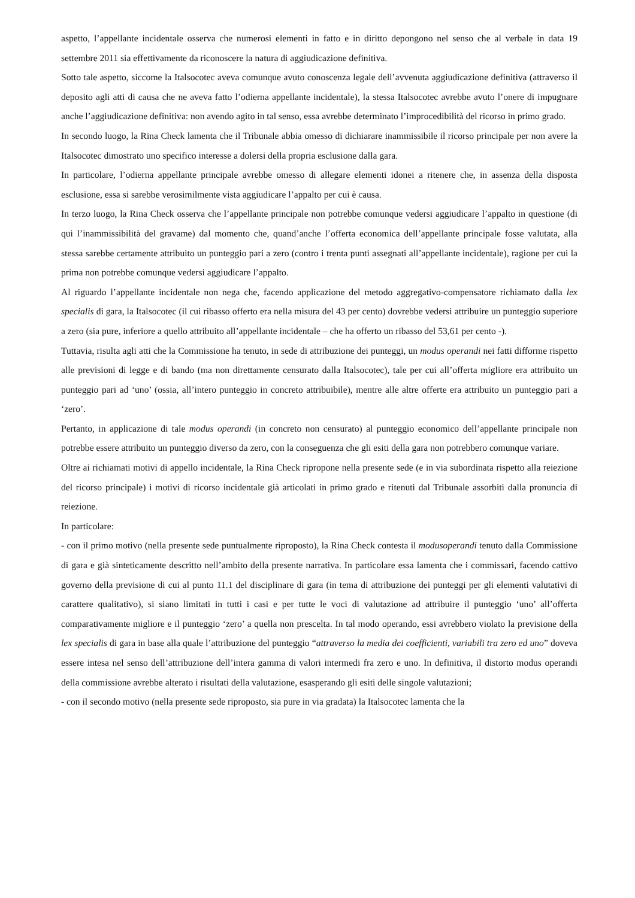aspetto, l’appellante incidentale osserva che numerosi elementi in fatto e in diritto depongono nel senso che al verbale in data 19 settembre 2011 sia effettivamente da riconoscere la natura di aggiudicazione definitiva.
Sotto tale aspetto, siccome la Italsocotec aveva comunque avuto conoscenza legale dell’avvenuta aggiudicazione definitiva (attraverso il deposito agli atti di causa che ne aveva fatto l’odierna appellante incidentale), la stessa Italsocotec avrebbe avuto l’onere di impugnare anche l’aggiudicazione definitiva: non avendo agito in tal senso, essa avrebbe determinato l’improcedibilità del ricorso in primo grado.
In secondo luogo, la Rina Check lamenta che il Tribunale abbia omesso di dichiarare inammissibile il ricorso principale per non avere la Italsocotec dimostrato uno specifico interesse a dolersi della propria esclusione dalla gara.
In particolare, l’odierna appellante principale avrebbe omesso di allegare elementi idonei a ritenere che, in assenza della disposta esclusione, essa si sarebbe verosimilmente vista aggiudicare l’appalto per cui è causa.
In terzo luogo, la Rina Check osserva che l’appellante principale non potrebbe comunque vedersi aggiudicare l’appalto in questione (di qui l’inammissibilità del gravame) dal momento che, quand’anche l’offerta economica dell’appellante principale fosse valutata, alla stessa sarebbe certamente attribuito un punteggio pari a zero (contro i trenta punti assegnati all’appellante incidentale), ragione per cui la prima non potrebbe comunque vedersi aggiudicare l’appalto.
Al riguardo l’appellante incidentale non nega che, facendo applicazione del metodo aggregativo-compensatore richiamato dalla lex specialis di gara, la Italsocotec (il cui ribasso offerto era nella misura del 43 per cento) dovrebbe vedersi attribuire un punteggio superiore a zero (sia pure, inferiore a quello attribuito all’appellante incidentale – che ha offerto un ribasso del 53,61 per cento -).
Tuttavia, risulta agli atti che la Commissione ha tenuto, in sede di attribuzione dei punteggi, un modus operandi nei fatti difforme rispetto alle previsioni di legge e di bando (ma non direttamente censurato dalla Italsocotec), tale per cui all’offerta migliore era attribuito un punteggio pari ad ‘uno’ (ossia, all’intero punteggio in concreto attribuibile), mentre alle altre offerte era attribuito un punteggio pari a ‘zero’.
Pertanto, in applicazione di tale modus operandi (in concreto non censurato) al punteggio economico dell’appellante principale non potrebbe essere attribuito un punteggio diverso da zero, con la conseguenza che gli esiti della gara non potrebbero comunque variare.
Oltre ai richiamati motivi di appello incidentale, la Rina Check ripropone nella presente sede (e in via subordinata rispetto alla reiezione del ricorso principale) i motivi di ricorso incidentale già articolati in primo grado e ritenuti dal Tribunale assorbiti dalla pronuncia di reiezione.
In particolare:
- con il primo motivo (nella presente sede puntualmente riproposto), la Rina Check contesta il modusoperandi tenuto dalla Commissione di gara e già sinteticamente descritto nell’ambito della presente narrativa. In particolare essa lamenta che i commissari, facendo cattivo governo della previsione di cui al punto 11.1 del disciplinare di gara (in tema di attribuzione dei punteggi per gli elementi valutativi di carattere qualitativo), si siano limitati in tutti i casi e per tutte le voci di valutazione ad attribuire il punteggio ‘uno’ all’offerta comparativamente migliore e il punteggio ‘zero’ a quella non prescelta. In tal modo operando, essi avrebbero violato la previsione della lex specialis di gara in base alla quale l’attribuzione del punteggio “attraverso la media dei coefficienti, variabili tra zero ed uno” doveva essere intesa nel senso dell’attribuzione dell’intera gamma di valori intermedi fra zero e uno. In definitiva, il distorto modus operandi della commissione avrebbe alterato i risultati della valutazione, esasperando gli esiti delle singole valutazioni;
- con il secondo motivo (nella presente sede riproposto, sia pure in via gradata) la Italsocotec lamenta che la